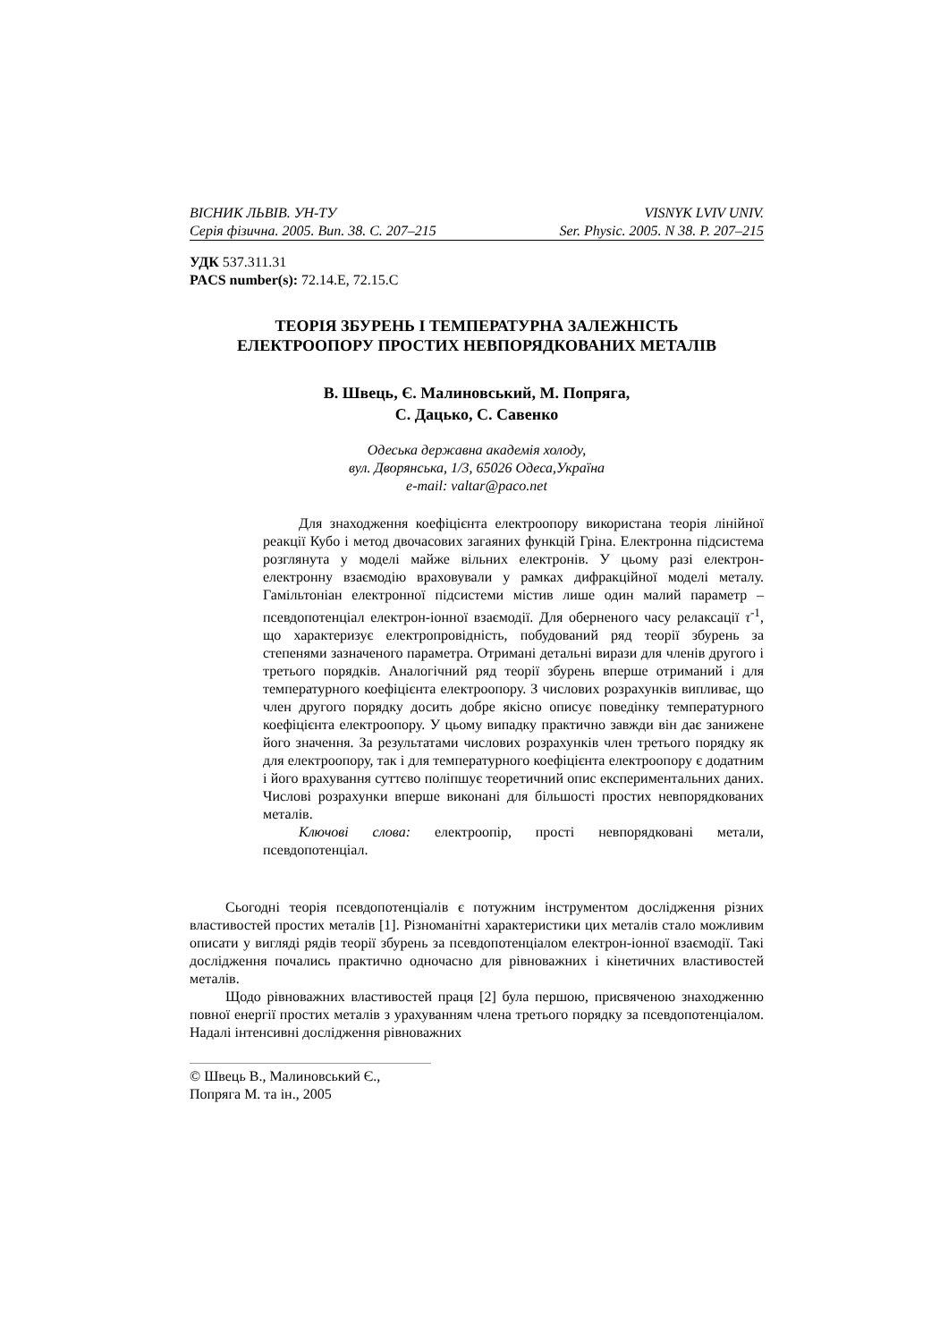ВІСНИК ЛЬВІВ. УН-ТУ VISNYK LVIV UNIV.
Серія фізична. 2005. Вип. 38. С. 207–215 Ser. Physic. 2005. N 38. P. 207–215
УДК 537.311.31
PACS number(s): 72.14.E, 72.15.C
ТЕОРІЯ ЗБУРЕНЬ І ТЕМПЕРАТУРНА ЗАЛЕЖНІСТЬ ЕЛЕКТРООПОРУ ПРОСТИХ НЕВПОРЯДКОВАНИХ МЕТАЛІВ
В. Швець, Є. Малиновський, М. Попряга,
С. Дацько, С. Савенко
Одеська державна академія холоду,
вул. Дворянська, 1/3, 65026 Одеса,Україна
e-mail: valtar@paco.net
Для знаходження коефіцієнта електроопору використана теорія лінійної реакції Кубо і метод двочасових загаяних функцій Гріна. Електронна підсистема розглянута у моделі майже вільних електронів. У цьому разі електрон-електронну взаємодію враховували у рамках дифракційної моделі металу. Гамільтоніан електронної підсистеми містив лише один малий параметр – псевдопотенціал електрон-іонної взаємодії. Для оберненого часу релаксації τ<sup>-1</sup>, що характеризує електропровідність, побудований ряд теорії збурень за степенями зазначеного параметра. Отримані детальні вирази для членів другого і третього порядків. Аналогічний ряд теорії збурень вперше отриманий і для температурного коефіцієнта електроопору. З числових розрахунків випливає, що член другого порядку досить добре якісно описує поведінку температурного коефіцієнта електроопору. У цьому випадку практично завжди він дає занижене його значення. За результатами числових розрахунків член третього порядку як для електроопору, так і для температурного коефіцієнта електроопору є додатним і його врахування суттєво поліпшує теоретичний опис експериментальних даних. Числові розрахунки вперше виконані для більшості простих невпорядкованих металів.
Ключові слова: електроопір, прості невпорядковані метали, псевдопотенціал.
Сьогодні теорія псевдопотенціалів є потужним інструментом дослідження різних властивостей простих металів [1]. Різноманітні характеристики цих металів стало можливим описати у вигляді рядів теорії збурень за псевдопотенціалом електрон-іонної взаємодії. Такі дослідження почались практично одночасно для рівноважних і кінетичних властивостей металів.
Щодо рівноважних властивостей праця [2] була першою, присвяченою знаходженню повної енергії простих металів з урахуванням члена третього порядку за псевдопотенціалом. Надалі інтенсивні дослідження рівноважних
© Швець В., Малиновський Є., Попряга М. та ін., 2005